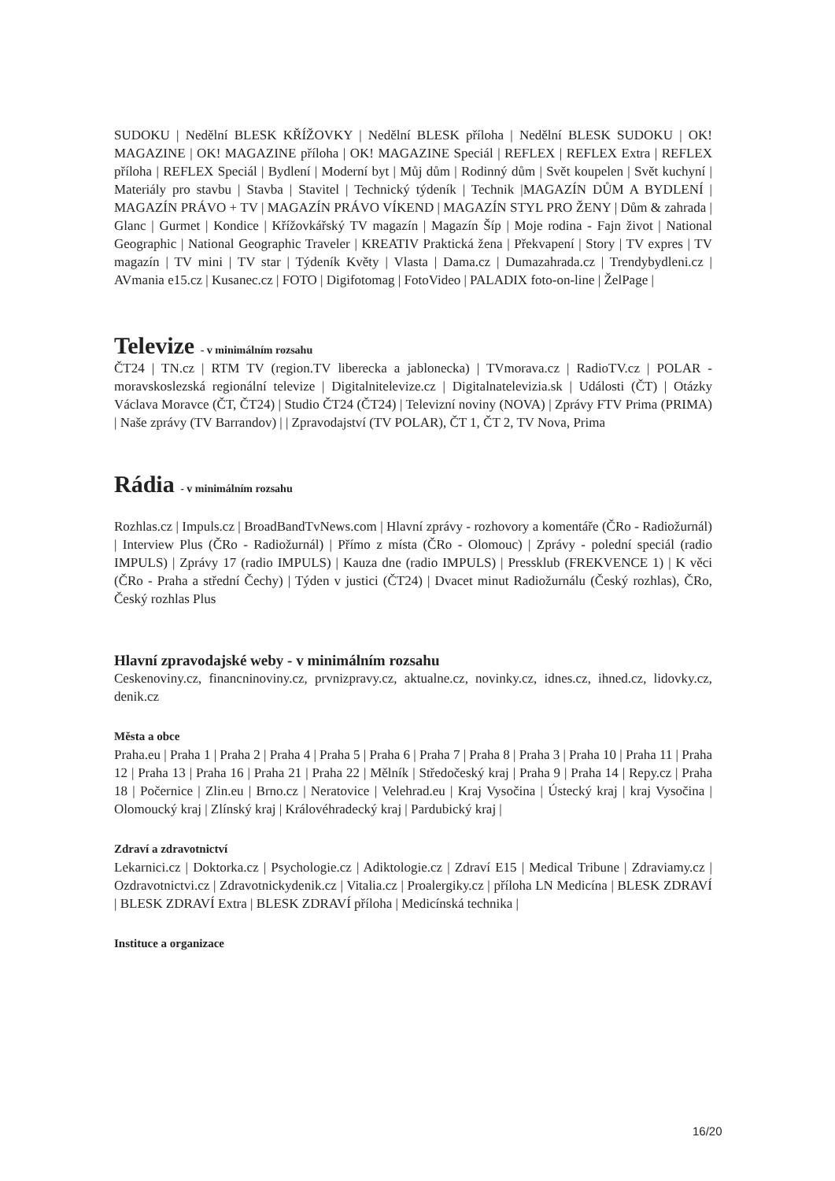SUDOKU | Nedělní BLESK KŘÍŽOVKY | Nedělní BLESK příloha | Nedělní BLESK SUDOKU | OK! MAGAZINE | OK! MAGAZINE příloha | OK! MAGAZINE Speciál | REFLEX | REFLEX Extra | REFLEX příloha | REFLEX Speciál | Bydlení | Moderní byt | Můj dům | Rodinný dům | Svět koupelen | Svět kuchyní | Materiály pro stavbu | Stavba | Stavitel | Technický týdeník | Technik |MAGAZÍN DŮM A BYDLENÍ | MAGAZÍN PRÁVO + TV | MAGAZÍN PRÁVO VÍKEND | MAGAZÍN STYL PRO ŽENY | Dům & zahrada | Glanc | Gurmet | Kondice | Křížovkářský TV magazín | Magazín Šíp | Moje rodina - Fajn život | National Geographic | National Geographic Traveler | KREATIV Praktická žena | Překvapení | Story | TV expres | TV magazín | TV mini | TV star | Týdeník Květy | Vlasta | Dama.cz | Dumazahrada.cz | Trendybydleni.cz | AVmania e15.cz | Kusanec.cz | FOTO | Digifotomag | FotoVideo | PALADIX foto-on-line | ŽelPage |
Televize - v minimálním rozsahu
ČT24 | TN.cz | RTM TV (region.TV liberecka a jablonecka) | TVmorava.cz | RadioTV.cz | POLAR - moravskoslezská regionální televize | Digitalnitelevize.cz | Digitalnatelevizia.sk | Události (ČT) | Otázky Václava Moravce (ČT, ČT24) | Studio ČT24 (ČT24) | Televizní noviny (NOVA) | Zprávy FTV Prima (PRIMA) | Naše zprávy (TV Barrandov) | | Zpravodajství (TV POLAR), ČT 1, ČT 2, TV Nova, Prima
Rádia - v minimálním rozsahu
Rozhlas.cz | Impuls.cz | BroadBandTvNews.com | Hlavní zprávy - rozhovory a komentáře (ČRo - Radiožurnál) | Interview Plus (ČRo - Radiožurnál) | Přímo z místa (ČRo - Olomouc) | Zprávy - polední speciál (radio IMPULS) | Zprávy 17 (radio IMPULS) | Kauza dne (radio IMPULS) | Pressklub (FREKVENCE 1) | K věci (ČRo - Praha a střední Čechy) | Týden v justici (ČT24) | Dvacet minut Radiožurnálu (Český rozhlas), ČRo, Český rozhlas Plus
Hlavní zpravodajské weby - v minimálním rozsahu
Ceskenoviny.cz, financninoviny.cz, prvnizpravy.cz, aktualne.cz, novinky.cz, idnes.cz, ihned.cz, lidovky.cz, denik.cz
Města a obce
Praha.eu | Praha 1 | Praha 2 | Praha 4 | Praha 5 | Praha 6 | Praha 7 | Praha 8 | Praha 3 | Praha 10 | Praha 11 | Praha 12 | Praha 13 | Praha 16 | Praha 21 | Praha 22 | Mělník | Středočeský kraj | Praha 9 | Praha 14 | Repy.cz | Praha 18 | Počernice | Zlin.eu | Brno.cz | Neratovice | Velehrad.eu | Kraj Vysočina | Ústecký kraj | kraj Vysočina | Olomoucký kraj | Zlínský kraj | Královéhradecký kraj | Pardubický kraj |
Zdraví a zdravotnictví
Lekarnici.cz | Doktorka.cz | Psychologie.cz | Adiktologie.cz | Zdraví E15 | Medical Tribune | Zdraviamy.cz | Ozdravotnictvi.cz | Zdravotnickydenik.cz | Vitalia.cz | Proalergiky.cz | příloha LN Medicína | BLESK ZDRAVÍ | BLESK ZDRAVÍ Extra | BLESK ZDRAVÍ příloha | Medicínská technika |
Instituce a organizace
16/20